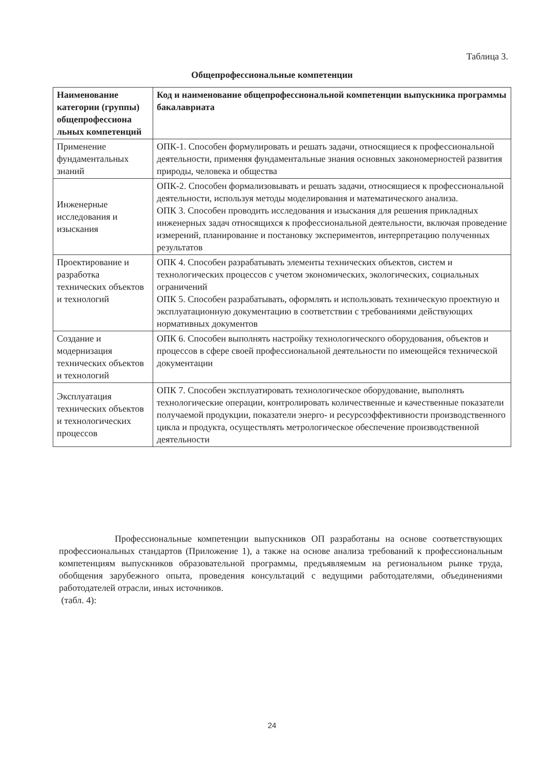Таблица 3.
Общепрофессиональные компетенции
| Наименование категории (группы) общепрофессиона льных компетенций | Код и наименование общепрофессиональной компетенции выпускника программы бакалавриата |
| --- | --- |
| Применение фундаментальных знаний | ОПК-1. Способен формулировать и решать задачи, относящиеся к профессиональной деятельности, применяя фундаментальные знания основных закономерностей развития природы, человека и общества |
| Инженерные исследования и изыскания | ОПК-2. Способен формализовывать и решать задачи, относящиеся к профессиональной деятельности, используя методы моделирования и математического анализа. ОПК 3. Способен проводить исследования и изыскания для решения прикладных инженерных задач относящихся к профессиональной деятельности, включая проведение измерений, планирование и постановку экспериментов, интерпретацию полученных результатов |
| Проектирование и разработка технических объектов и технологий | ОПК 4. Способен разрабатывать элементы технических объектов, систем и технологических процессов с учетом экономических, экологических, социальных ограничений ОПК 5. Способен разрабатывать, оформлять и использовать техническую проектную и эксплуатационную документацию в соответствии с требованиями действующих нормативных документов |
| Создание и модернизация технических объектов и технологий | ОПК 6. Способен выполнять настройку технологического оборудования, объектов и процессов в сфере своей профессиональной деятельности по имеющейся технической документации |
| Эксплуатация технических объектов и технологических процессов | ОПК 7. Способен эксплуатировать технологическое оборудование, выполнять технологические операции, контролировать количественные и качественные показатели получаемой продукции, показатели энерго- и ресурсоэффективности производственного цикла и продукта, осуществлять метрологическое обеспечение производственной деятельности |
Профессиональные компетенции выпускников ОП разработаны на основе соответствующих профессиональных стандартов (Приложение 1), а также на основе анализа требований к профессиональным компетенциям выпускников образовательной программы, предъявляемым на региональном рынке труда, обобщения зарубежного опыта, проведения консультаций с ведущими работодателями, объединениями работодателей отрасли, иных источников.
(табл. 4):
24